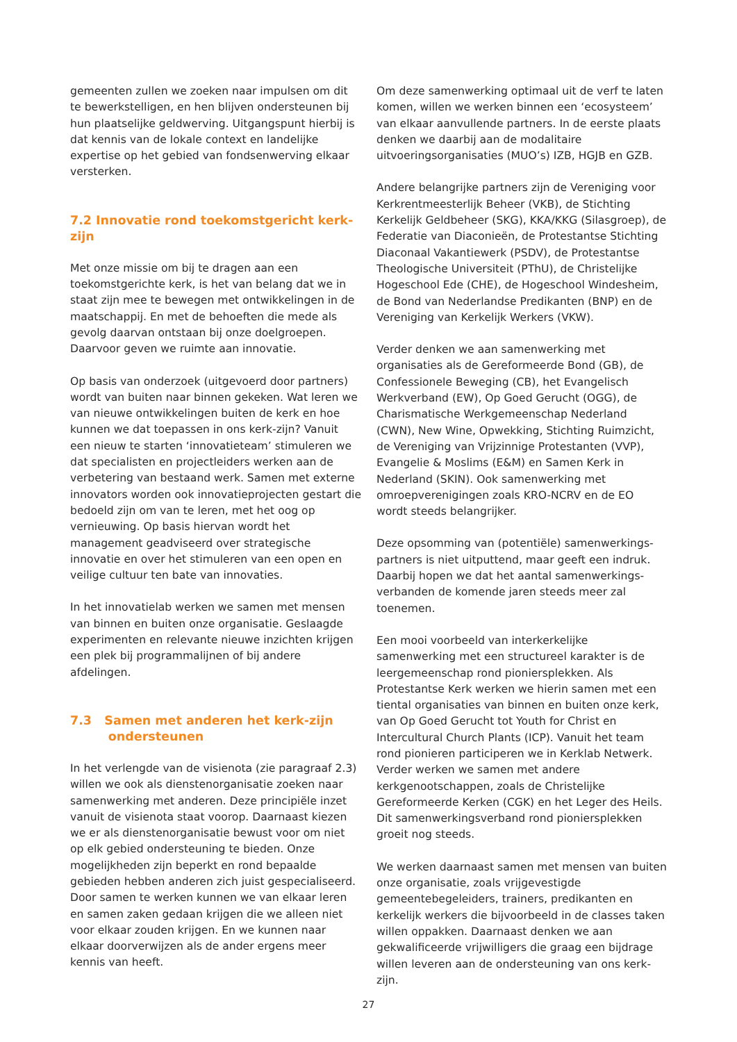gemeenten zullen we zoeken naar impulsen om dit te bewerkstelligen, en hen blijven ondersteunen bij hun plaatselijke geldwerving. Uitgangspunt hierbij is dat kennis van de lokale context en landelijke expertise op het gebied van fondsenwerving elkaar versterken.
7.2 Innovatie rond toekomstgericht kerk-zijn
Met onze missie om bij te dragen aan een toekomstgerichte kerk, is het van belang dat we in staat zijn mee te bewegen met ontwikkelingen in de maatschappij. En met de behoeften die mede als gevolg daarvan ontstaan bij onze doelgroepen. Daarvoor geven we ruimte aan innovatie.
Op basis van onderzoek (uitgevoerd door partners) wordt van buiten naar binnen gekeken. Wat leren we van nieuwe ontwikkelingen buiten de kerk en hoe kunnen we dat toepassen in ons kerk-zijn? Vanuit een nieuw te starten ‘innovatieteam’ stimuleren we dat specialisten en projectleiders werken aan de verbetering van bestaand werk. Samen met externe innovators worden ook innovatieprojecten gestart die bedoeld zijn om van te leren, met het oog op vernieuwing. Op basis hiervan wordt het management geadviseerd over strategische innovatie en over het stimuleren van een open en veilige cultuur ten bate van innovaties.
In het innovatielab werken we samen met mensen van binnen en buiten onze organisatie. Geslaagde experimenten en relevante nieuwe inzichten krijgen een plek bij programmalijnen of bij andere afdelingen.
7.3 Samen met anderen het kerk-zijn
ondersteunen
In het verlengde van de visienota (zie paragraaf 2.3) willen we ook als dienstenorganisatie zoeken naar samenwerking met anderen. Deze principiële inzet vanuit de visienota staat voorop. Daarnaast kiezen we er als dienstenorganisatie bewust voor om niet op elk gebied ondersteuning te bieden. Onze mogelijkheden zijn beperkt en rond bepaalde gebieden hebben anderen zich juist gespecialiseerd. Door samen te werken kunnen we van elkaar leren en samen zaken gedaan krijgen die we alleen niet voor elkaar zouden krijgen. En we kunnen naar elkaar doorverwijzen als de ander ergens meer kennis van heeft.
Om deze samenwerking optimaal uit de verf te laten komen, willen we werken binnen een ‘ecosysteem’ van elkaar aanvullende partners. In de eerste plaats denken we daarbij aan de modalitaire uitvoeringsorganisaties (MUO’s) IZB, HGJB en GZB.
Andere belangrijke partners zijn de Vereniging voor Kerkrentmeesterlijk Beheer (VKB), de Stichting Kerkelijk Geldbeheer (SKG), KKA/KKG (Silasgroep), de Federatie van Diaconieën, de Protestantse Stichting Diaconaal Vakantiewerk (PSDV), de Protestantse Theologische Universiteit (PThU), de Christelijke Hogeschool Ede (CHE), de Hogeschool Windesheim, de Bond van Nederlandse Predikanten (BNP) en de Vereniging van Kerkelijk Werkers (VKW).
Verder denken we aan samenwerking met organisaties als de Gereformeerde Bond (GB), de Confessionele Beweging (CB), het Evangelisch Werkverband (EW), Op Goed Gerucht (OGG), de Charismatische Werkgemeenschap Nederland (CWN), New Wine, Opwekking, Stichting Ruimzicht, de Vereniging van Vrijzinnige Protestanten (VVP), Evangelie & Moslims (E&M) en Samen Kerk in Nederland (SKIN). Ook samenwerking met omroepverenigingen zoals KRO-NCRV en de EO wordt steeds belangrijker.
Deze opsomming van (potentiële) samenwerkings-partners is niet uitputtend, maar geeft een indruk. Daarbij hopen we dat het aantal samenwerkings-verbanden de komende jaren steeds meer zal toenemen.
Een mooi voorbeeld van interkerkelijke samenwerking met een structureel karakter is de leergemeenschap rond pioniersplekken. Als Protestantse Kerk werken we hierin samen met een tiental organisaties van binnen en buiten onze kerk, van Op Goed Gerucht tot Youth for Christ en Intercultural Church Plants (ICP). Vanuit het team rond pionieren participeren we in Kerklab Netwerk. Verder werken we samen met andere kerkgenootschappen, zoals de Christelijke Gereformeerde Kerken (CGK) en het Leger des Heils. Dit samenwerkingsverband rond pioniersplekken groeit nog steeds.
We werken daarnaast samen met mensen van buiten onze organisatie, zoals vrijgevestigde gemeentebegeleiders, trainers, predikanten en kerkelijk werkers die bijvoorbeeld in de classes taken willen oppakken. Daarnaast denken we aan gekwalificeerde vrijwilligers die graag een bijdrage willen leveren aan de ondersteuning van ons kerk-zijn.
27